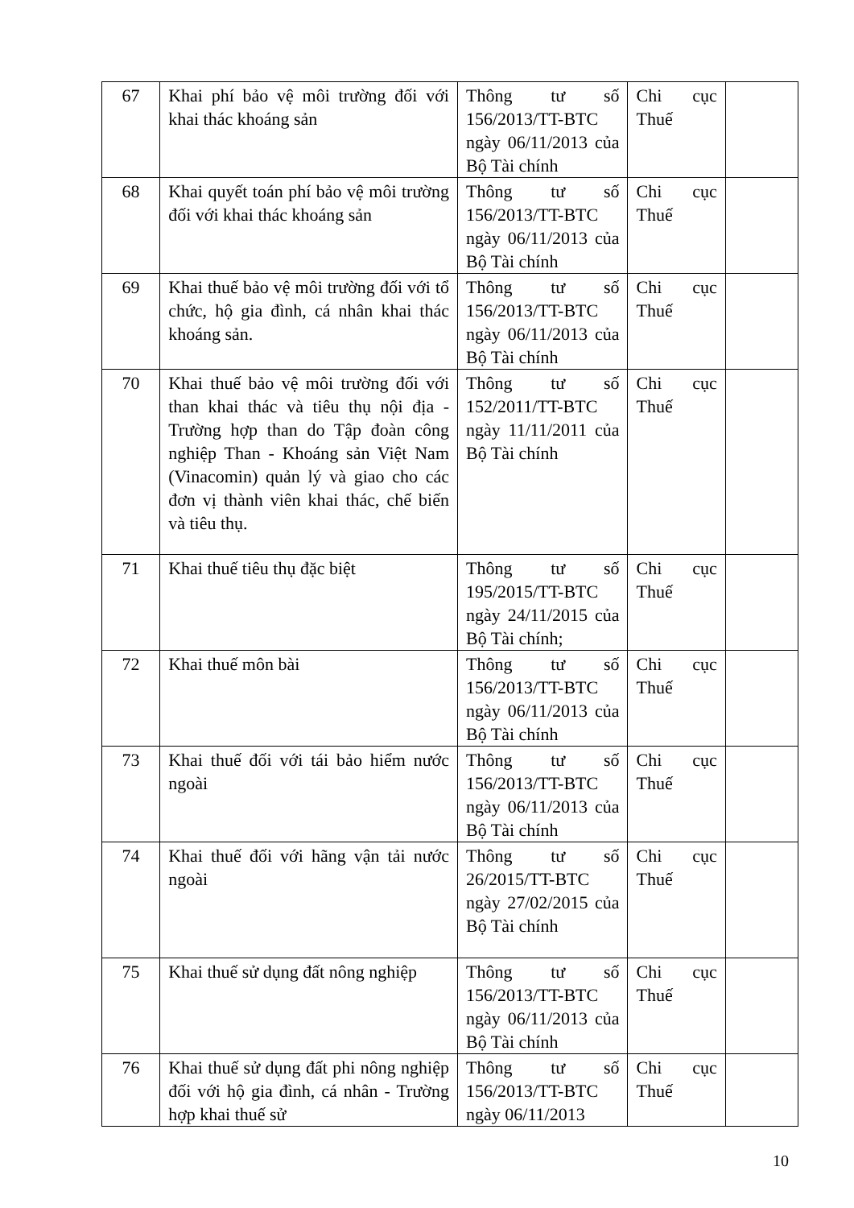| 67 | Khai phí bảo vệ môi trường đối với khai thác khoáng sản | Thông tư số 156/2013/TT-BTC ngày 06/11/2013 của Bộ Tài chính | Chi cục Thuế | |
| 68 | Khai quyết toán phí bảo vệ môi trường đối với khai thác khoáng sản | Thông tư số 156/2013/TT-BTC ngày 06/11/2013 của Bộ Tài chính | Chi cục Thuế | |
| 69 | Khai thuế bảo vệ môi trường đối với tổ chức, hộ gia đình, cá nhân khai thác khoáng sản. | Thông tư số 156/2013/TT-BTC ngày 06/11/2013 của Bộ Tài chính | Chi cục Thuế | |
| 70 | Khai thuế bảo vệ môi trường đối với than khai thác và tiêu thụ nội địa - Trường hợp than do Tập đoàn công nghiệp Than - Khoáng sản Việt Nam (Vinacomin) quản lý và giao cho các đơn vị thành viên khai thác, chế biến và tiêu thụ. | Thông tư số 152/2011/TT-BTC ngày 11/11/2011 của Bộ Tài chính | Chi cục Thuế | |
| 71 | Khai thuế tiêu thụ đặc biệt | Thông tư số 195/2015/TT-BTC ngày 24/11/2015 của Bộ Tài chính; | Chi cục Thuế | |
| 72 | Khai thuế môn bài | Thông tư số 156/2013/TT-BTC ngày 06/11/2013 của Bộ Tài chính | Chi cục Thuế | |
| 73 | Khai thuế đối với tái bảo hiểm nước ngoài | Thông tư số 156/2013/TT-BTC ngày 06/11/2013 của Bộ Tài chính | Chi cục Thuế | |
| 74 | Khai thuế đối với hãng vận tải nước ngoài | Thông tư số 26/2015/TT-BTC ngày 27/02/2015 của Bộ Tài chính | Chi cục Thuế | |
| 75 | Khai thuế sử dụng đất nông nghiệp | Thông tư số 156/2013/TT-BTC ngày 06/11/2013 của Bộ Tài chính | Chi cục Thuế | |
| 76 | Khai thuế sử dụng đất phi nông nghiệp đối với hộ gia đình, cá nhân - Trường hợp khai thuế sử | Thông tư số 156/2013/TT-BTC ngày 06/11/2013 | Chi cục Thuế | |
10